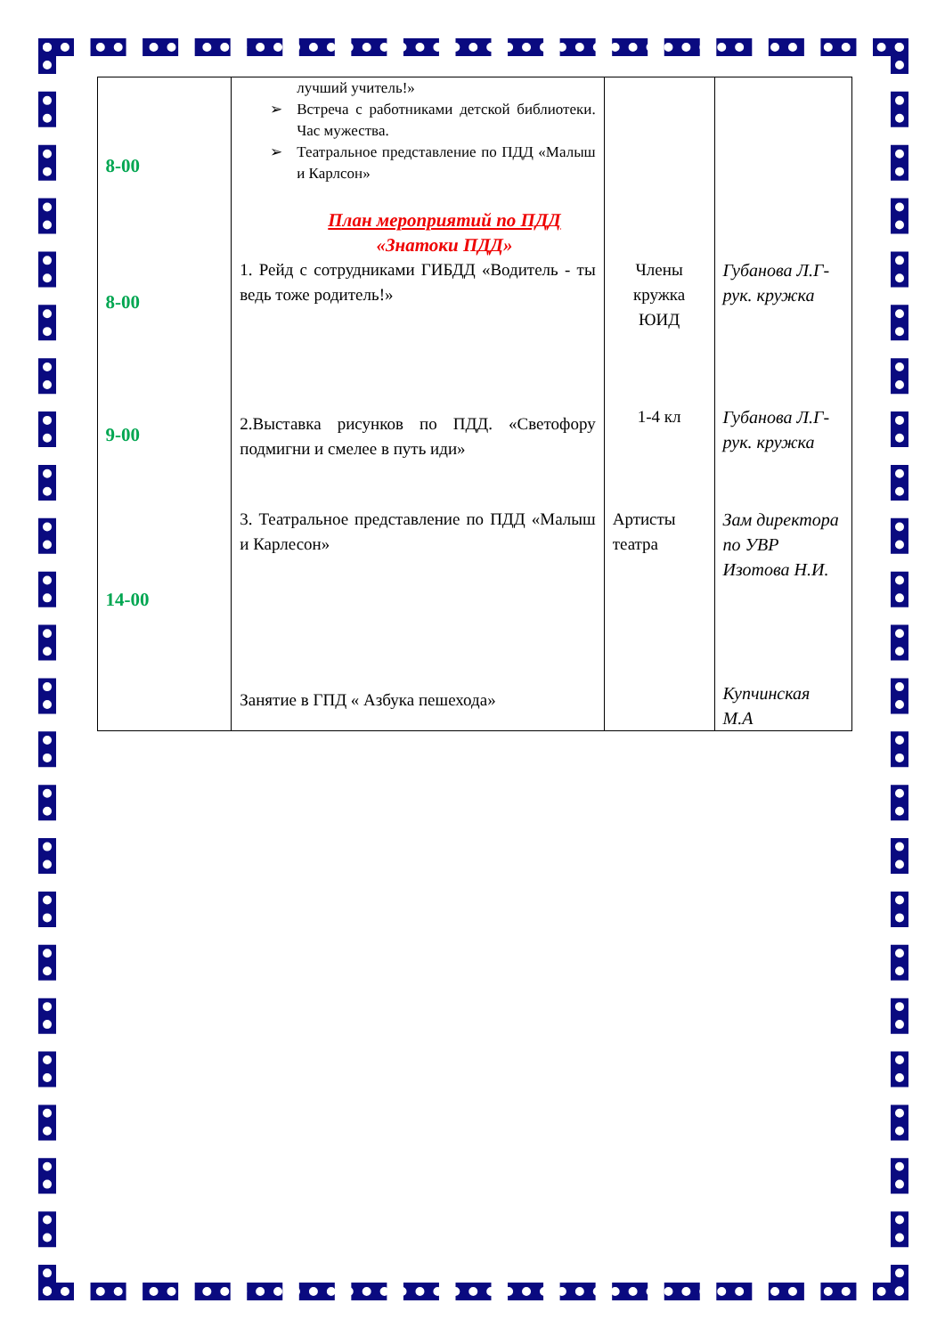| 8-00 | лучший учитель!» ➢ Встреча с работниками детской библиотеки. Час мужества. ➢ Театральное представление по ПДД «Малыш и Карлсон» План мероприятий по ПДД «Знатоки ПДД» | | |
| 8-00 | 1. Рейд с сотрудниками ГИБДД «Водитель - ты ведь тоже родитель!» | Члены кружка ЮИД | Губанова Л.Г- рук. кружка |
| 9-00 | 2.Выставка рисунков по ПДД. «Светофору подмигни и смелее в путь иди» | 1-4 кл | Губанова Л.Г- рук. кружка |
| 14-00 | 3. Театральное представление по ПДД «Малыш и Карлесон» | Артисты театра | Зам директора по УВР Изотова Н.И. |
| | Занятие в ГПД « Азбука пешехода» | | Купчинская М.А |